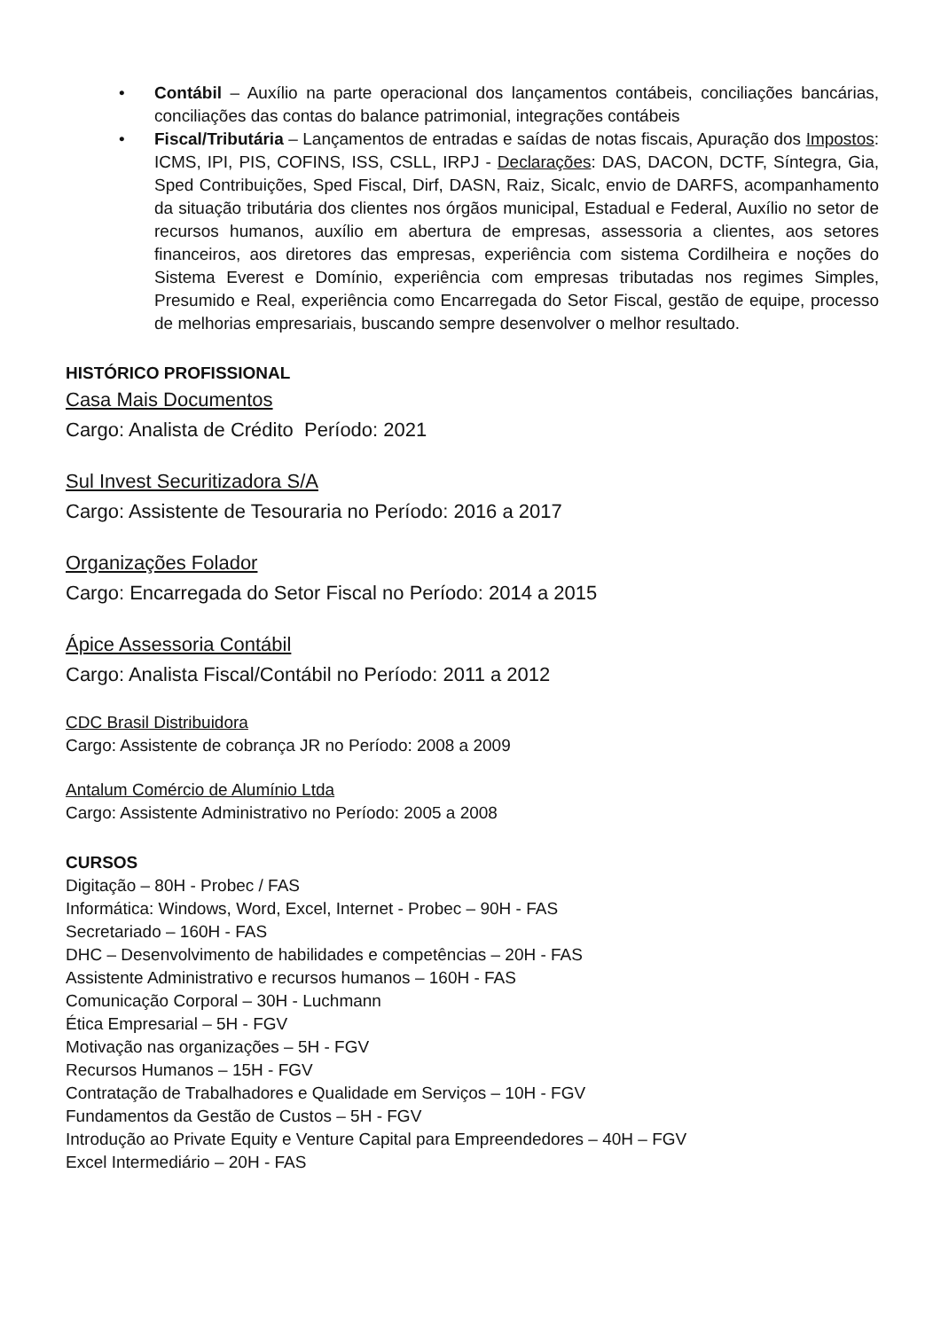• Contábil – Auxílio na parte operacional dos lançamentos contábeis, conciliações bancárias, conciliações das contas do balance patrimonial, integrações contábeis
• Fiscal/Tributária – Lançamentos de entradas e saídas de notas fiscais, Apuração dos Impostos: ICMS, IPI, PIS, COFINS, ISS, CSLL, IRPJ - Declarações: DAS, DACON, DCTF, Síntegra, Gia, Sped Contribuições, Sped Fiscal, Dirf, DASN, Raiz, Sicalc, envio de DARFS, acompanhamento da situação tributária dos clientes nos órgãos municipal, Estadual e Federal, Auxílio no setor de recursos humanos, auxílio em abertura de empresas, assessoria a clientes, aos setores financeiros, aos diretores das empresas, experiência com sistema Cordilheira e noções do Sistema Everest e Domínio, experiência com empresas tributadas nos regimes Simples, Presumido e Real, experiência como Encarregada do Setor Fiscal, gestão de equipe, processo de melhorias empresariais, buscando sempre desenvolver o melhor resultado.
HISTÓRICO PROFISSIONAL
Casa Mais Documentos
Cargo: Analista de Crédito Período: 2021
Sul Invest Securitizadora S/A
Cargo: Assistente de Tesouraria no Período: 2016 a 2017
Organizações Folador
Cargo: Encarregada do Setor Fiscal no Período: 2014 a 2015
Ápice Assessoria Contábil
Cargo: Analista Fiscal/Contábil no Período: 2011 a 2012
CDC Brasil Distribuidora
Cargo: Assistente de cobrança JR no Período: 2008 a 2009
Antalum Comércio de Alumínio Ltda
Cargo: Assistente Administrativo no Período: 2005 a 2008
CURSOS
Digitação – 80H - Probec / FAS
Informática: Windows, Word, Excel, Internet - Probec – 90H - FAS
Secretariado – 160H - FAS
DHC – Desenvolvimento de habilidades e competências – 20H - FAS
Assistente Administrativo e recursos humanos – 160H - FAS
Comunicação Corporal – 30H - Luchmann
Ética Empresarial – 5H - FGV
Motivação nas organizações – 5H - FGV
Recursos Humanos – 15H - FGV
Contratação de Trabalhadores e Qualidade em Serviços – 10H - FGV
Fundamentos da Gestão de Custos – 5H - FGV
Introdução ao Private Equity e Venture Capital para Empreendedores – 40H – FGV
Excel Intermediário – 20H - FAS